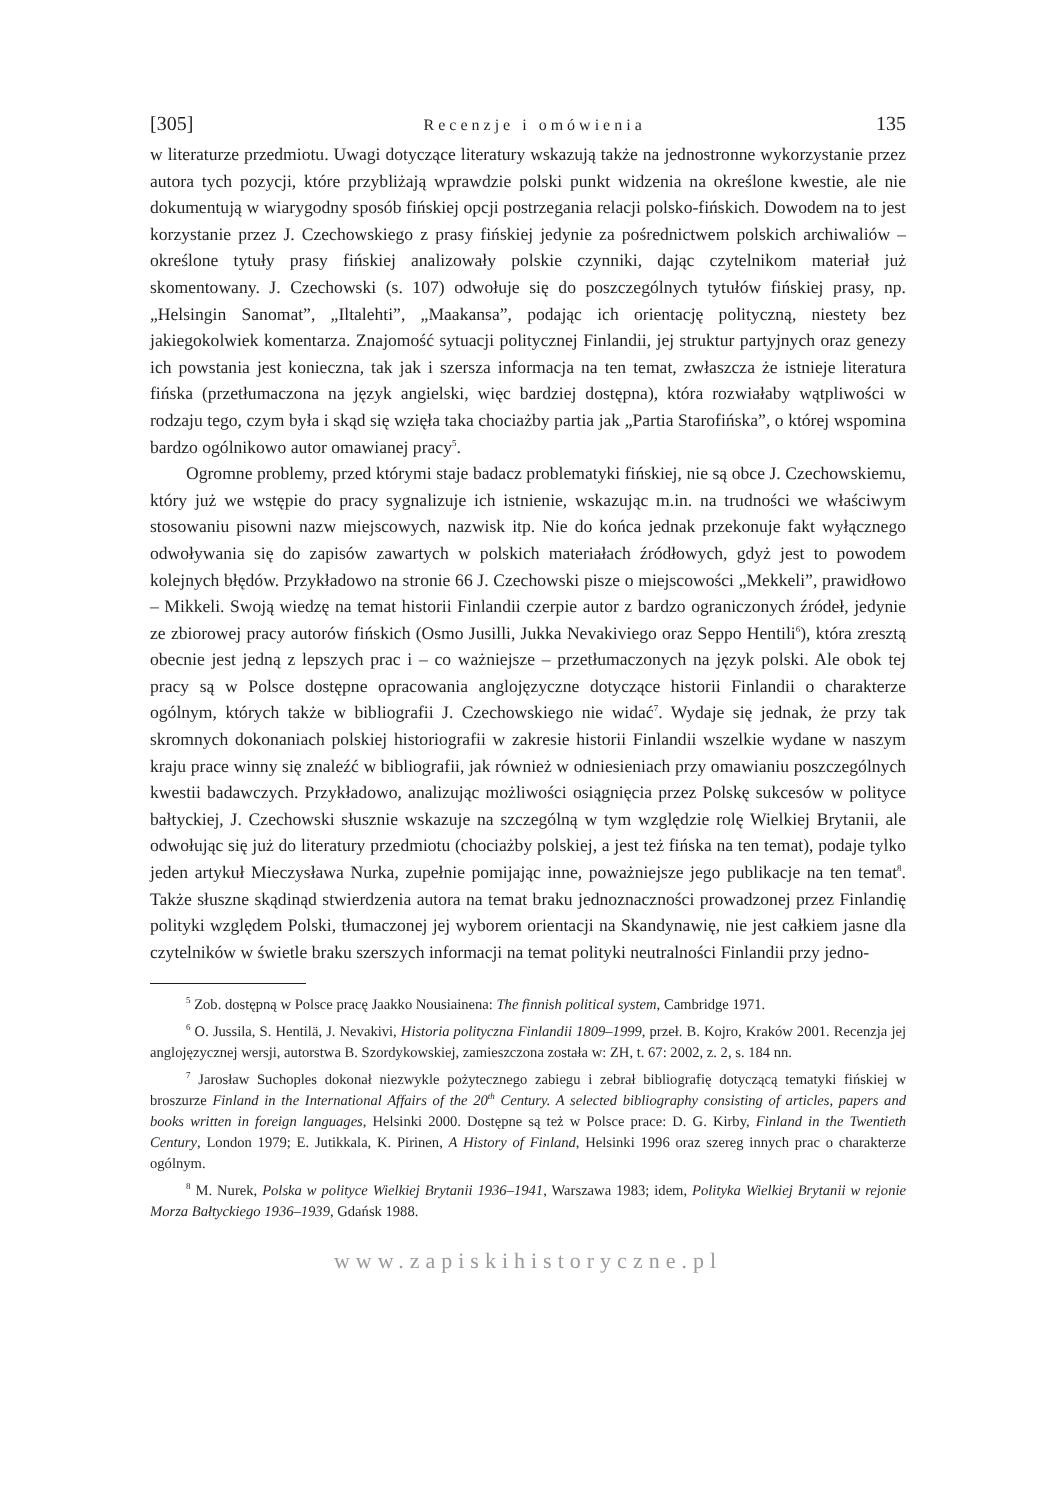[305] Recenzje i omówienia 135
w literaturze przedmiotu. Uwagi dotyczące literatury wskazują także na jednostronne wykorzystanie przez autora tych pozycji, które przybliżają wprawdzie polski punkt widzenia na określone kwestie, ale nie dokumentują w wiarygodny sposób fińskiej opcji postrzegania relacji polsko-fińskich. Dowodem na to jest korzystanie przez J. Czechowskiego z prasy fińskiej jedynie za pośrednictwem polskich archiwaliów – określone tytuły prasy fińskiej analizowały polskie czynniki, dając czytelnikom materiał już skomentowany. J. Czechowski (s. 107) odwołuje się do poszczególnych tytułów fińskiej prasy, np. „Helsingin Sanomat”, „Iltalehti”, „Maakansa”, podając ich orientację polityczną, niestety bez jakiegokolwiek komentarza. Znajomość sytuacji politycznej Finlandii, jej struktur partyjnych oraz genezy ich powstania jest konieczna, tak jak i szersza informacja na ten temat, zwłaszcza że istnieje literatura fińska (przetłumaczona na język angielski, więc bardziej dostępna), która rozwiałaby wątpliwości w rodzaju tego, czym była i skąd się wzięła taka chociażby partia jak „Partia Starofińska”, o której wspomina bardzo ogólnikowo autor omawianej pracy<sup>5</sup>.
Ogromne problemy, przed którymi staje badacz problematyki fińskiej, nie są obce J. Czechowskiemu, który już we wstępie do pracy sygnalizuje ich istnienie, wskazując m.in. na trudności we właściwym stosowaniu pisowni nazw miejscowych, nazwisk itp. Nie do końca jednak przekonuje fakt wyłącznego odwoływania się do zapisów zawartych w polskich materiałach źródłowych, gdyż jest to powodem kolejnych błędów. Przykładowo na stronie 66 J. Czechowski pisze o miejscowości „Mekkeli”, prawidłowo – Mikkeli. Swoją wiedzę na temat historii Finlandii czerpie autor z bardzo ograniczonych źródeł, jedynie ze zbiorowej pracy autorów fińskich (Osmo Jusilli, Jukka Nevakiviego oraz Seppo Hentili<sup>6</sup>), która zresztą obecnie jest jedną z lepszych prac i – co ważniejsze – przetłumaczonych na język polski. Ale obok tej pracy są w Polsce dostępne opracowania anglojęzyczne dotyczące historii Finlandii o charakterze ogólnym, których także w bibliografii J. Czechowskiego nie widać<sup>7</sup>. Wydaje się jednak, że przy tak skromnych dokonaniach polskiej historiografii w zakresie historii Finlandii wszelkie wydane w naszym kraju prace winny się znaleźć w bibliografii, jak również w odniesieniach przy omawianiu poszczególnych kwestii badawczych. Przykładowo, analizując możliwości osiągnięcia przez Polskę sukcesów w polityce bałtyckiej, J. Czechowski słusznie wskazuje na szczególną w tym względzie rolę Wielkiej Brytanii, ale odwołując się już do literatury przedmiotu (chociażby polskiej, a jest też fińska na ten temat), podaje tylko jeden artykuł Mieczysława Nurka, zupełnie pomijając inne, poważniejsze jego publikacje na ten temat<sup>8</sup>. Także słuszne skądinąd stwierdzenia autora na temat braku jednoznaczności prowadzonej przez Finlandię polityki względem Polski, tłumaczonej jej wyborem orientacji na Skandynawię, nie jest całkiem jasne dla czytelników w świetle braku szerszych informacji na temat polityki neutralności Finlandii przy jedno-
<sup>5</sup> Zob. dostępną w Polsce pracę Jaakko Nousiainena: The finnish political system, Cambridge 1971.
<sup>6</sup> O. Jussila, S. Hentilä, J. Nevakivi, Historia polityczna Finlandii 1809–1999, przeł. B. Kojro, Kraków 2001. Recenzja jej anglojęzycznej wersji, autorstwa B. Szordykowskiej, zamieszczona została w: ZH, t. 67: 2002, z. 2, s. 184 nn.
<sup>7</sup> Jarosław Suchoples dokonał niezwykle pożytecznego zabiegu i zebrał bibliografię dotyczącą tematyki fińskiej w broszurze Finland in the International Affairs of the 20<sup>th</sup> Century. A selected bibliography consisting of articles, papers and books written in foreign languages, Helsinki 2000. Dostępne są też w Polsce prace: D. G. Kirby, Finland in the Twentieth Century, London 1979; E. Jutikkala, K. Pirinen, A History of Finland, Helsinki 1996 oraz szereg innych prac o charakterze ogólnym.
<sup>8</sup> M. Nurek, Polska w polityce Wielkiej Brytanii 1936–1941, Warszawa 1983; idem, Polityka Wielkiej Brytanii w rejonie Morza Bałtyckiego 1936–1939, Gdańsk 1988.
www.zapiskihistoryczne.pl